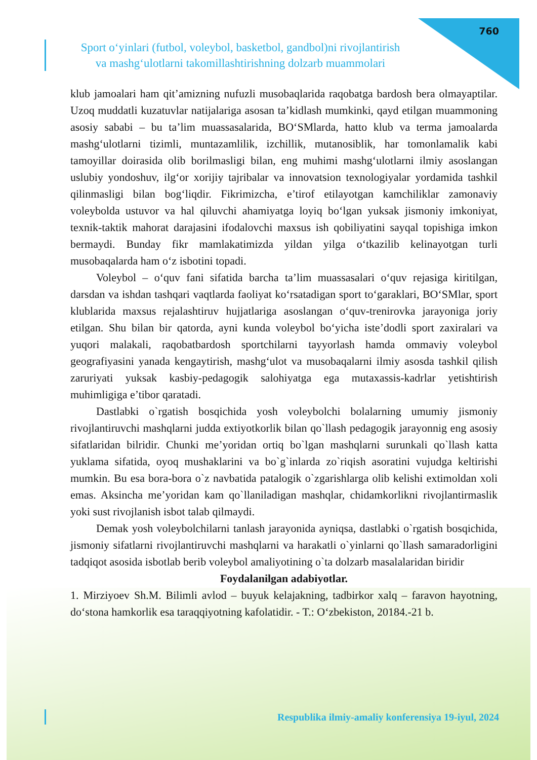760
Sport o‘yinlari (futbol, voleybol, basketbol, gandbol)ni rivojlantirish
va mashg‘ulotlarni takomillashtirishning dolzarb muammolari
klub jamoalari ham qit’amizning nufuzli musobaqlarida raqobatga bardosh bera olmayaptilar. Uzoq muddatli kuzatuvlar natijalariga asosan ta’kidlash mumkinki, qayd etilgan muammoning asosiy sababi – bu ta’lim muassasalarida, BO‘SMlarda, hatto klub va terma jamoalarda mashg‘ulotlarni tizimli, muntazamlilik, izchillik, mutanosiblik, har tomonlamalik kabi tamoyillar doirasida olib borilmasligi bilan, eng muhimi mashg‘ulotlarni ilmiy asoslangan uslubiy yondoshuv, ilg‘or xorijiy tajribalar va innovatsion texnologiyalar yordamida tashkil qilinmasligi bilan bog‘liqdir. Fikrimizcha, e’tirof etilayotgan kamchiliklar zamonaviy voleybolda ustuvor va hal qiluvchi ahamiyatga loyiq bo‘lgan yuksak jismoniy imkoniyat, texnik-taktik mahorat darajasini ifodalovchi maxsus ish qobiliyatini sayqal topishiga imkon bermaydi. Bunday fikr mamlakatimizda yildan yilga o‘tkazilib kelinayotgan turli musobaqalarda ham o‘z isbotini topadi.
Voleybol – o‘quv fani sifatida barcha ta’lim muassasalari o‘quv rejasiga kiritilgan, darsdan va ishdan tashqari vaqtlarda faoliyat ko‘rsatadigan sport to‘garaklari, BO‘SMlar, sport klublarida maxsus rejalashtiruv hujjatlariga asoslangan o‘quv-trenirovka jarayoniga joriy etilgan. Shu bilan bir qatorda, ayni kunda voleybol bo‘yicha iste’dodli sport zaxiralari va yuqori malakali, raqobatbardosh sportchilarni tayyorlash hamda ommaviy voleybol geografiyasini yanada kengaytirish, mashg‘ulot va musobaqalarni ilmiy asosda tashkil qilish zaruriyati yuksak kasbiy-pedagogik salohiyatga ega mutaxassis-kadrlar yetishtirish muhimligiga e’tibor qaratadi.
Dastlabki o`rgatish bosqichida yosh voleybolchi bolalarning umumiy jismoniy rivojlantiruvchi mashqlarni judda extiyotkorlik bilan qo`llash pedagogik jarayonnig eng asosiy sifatlaridan bilridir. Chunki me’yoridan ortiq bo`lgan mashqlarni surunkali qo`llash katta yuklama sifatida, oyoq mushaklarini va bo`g`inlarda zo`riqish asoratini vujudga keltirishi mumkin. Bu esa bora-bora o`z navbatida patalogik o`zgarishlarga olib kelishi extimoldan xoli emas. Aksincha me’yoridan kam qo`llaniladigan mashqlar, chidamkorlikni rivojlantirmaslik yoki sust rivojlanish isbot talab qilmaydi.
Demak yosh voleybolchilarni tanlash jarayonida ayniqsa, dastlabki o`rgatish bosqichida, jismoniy sifatlarni rivojlantiruvchi mashqlarni va harakatli o`yinlarni qo`llash samaradorligini tadqiqot asosida isbotlab berib voleybol amaliyotining o`ta dolzarb masalalaridan biridir
Foydalanilgan adabiyotlar.
1. Mirziyoev Sh.M. Bilimli avlod – buyuk kelajakning, tadbirkor xalq – faravon hayotning, do‘stona hamkorlik esa taraqqiyotning kafolatidir. - T.: O‘zbekiston, 20184.-21 b.
Respublika ilmiy-amaliy konferensiya 19-iyul, 2024